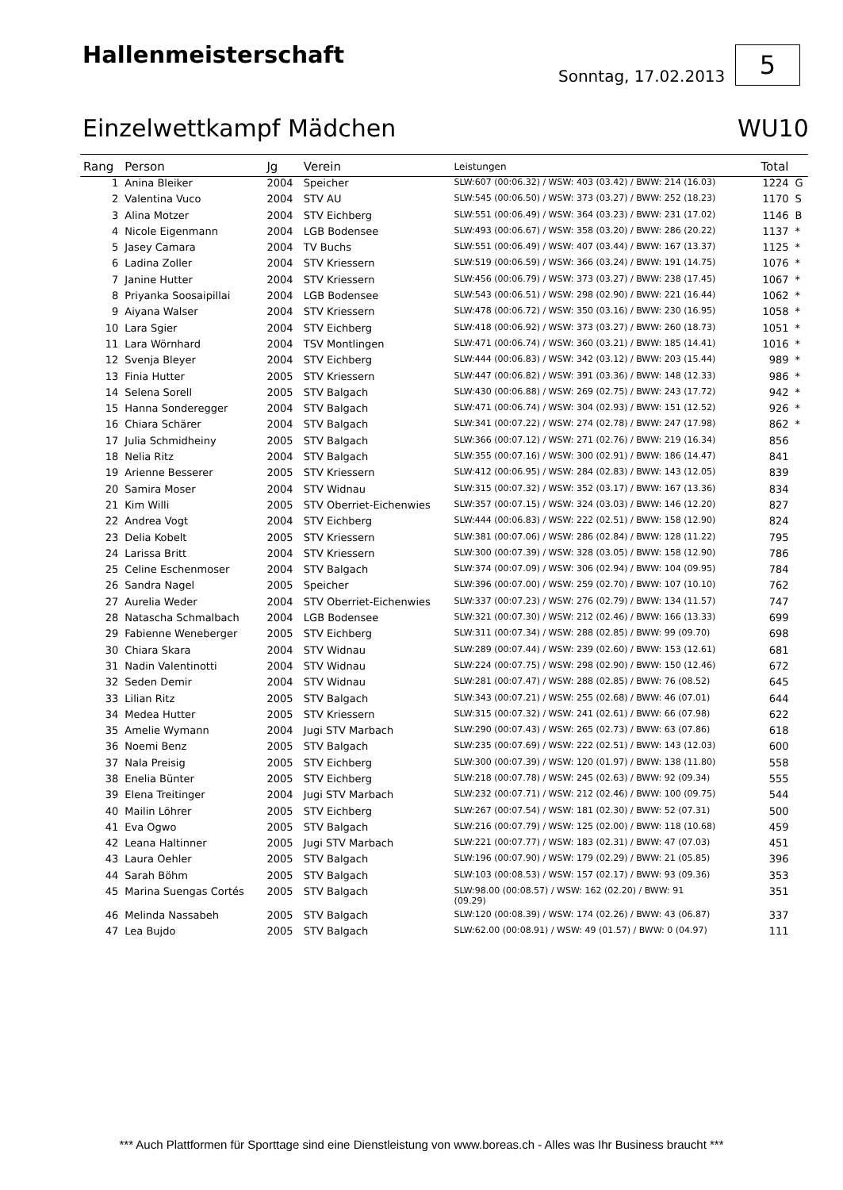Hallenmeisterschaft
Sonntag, 17.02.2013
5
Einzelwettkampf Mädchen WU10
| Rang | Person | Jg | Verein | Leistungen | Total | |
| --- | --- | --- | --- | --- | --- | --- |
| 1 | Anina Bleiker | 2004 | Speicher | SLW:607 (00:06.32) / WSW: 403 (03.42) / BWW: 214 (16.03) | 1224 | G |
| 2 | Valentina Vuco | 2004 | STV AU | SLW:545 (00:06.50) / WSW: 373 (03.27) / BWW: 252 (18.23) | 1170 | S |
| 3 | Alina Motzer | 2004 | STV Eichberg | SLW:551 (00:06.49) / WSW: 364 (03.23) / BWW: 231 (17.02) | 1146 | B |
| 4 | Nicole Eigenmann | 2004 | LGB Bodensee | SLW:493 (00:06.67) / WSW: 358 (03.20) / BWW: 286 (20.22) | 1137 | * |
| 5 | Jasey Camara | 2004 | TV Buchs | SLW:551 (00:06.49) / WSW: 407 (03.44) / BWW: 167 (13.37) | 1125 | * |
| 6 | Ladina Zoller | 2004 | STV Kriessern | SLW:519 (00:06.59) / WSW: 366 (03.24) / BWW: 191 (14.75) | 1076 | * |
| 7 | Janine Hutter | 2004 | STV Kriessern | SLW:456 (00:06.79) / WSW: 373 (03.27) / BWW: 238 (17.45) | 1067 | * |
| 8 | Priyanka Soosaipillai | 2004 | LGB Bodensee | SLW:543 (00:06.51) / WSW: 298 (02.90) / BWW: 221 (16.44) | 1062 | * |
| 9 | Aiyana Walser | 2004 | STV Kriessern | SLW:478 (00:06.72) / WSW: 350 (03.16) / BWW: 230 (16.95) | 1058 | * |
| 10 | Lara Sgier | 2004 | STV Eichberg | SLW:418 (00:06.92) / WSW: 373 (03.27) / BWW: 260 (18.73) | 1051 | * |
| 11 | Lara Wörnhard | 2004 | TSV Montlingen | SLW:471 (00:06.74) / WSW: 360 (03.21) / BWW: 185 (14.41) | 1016 | * |
| 12 | Svenja Bleyer | 2004 | STV Eichberg | SLW:444 (00:06.83) / WSW: 342 (03.12) / BWW: 203 (15.44) | 989 | * |
| 13 | Finia Hutter | 2005 | STV Kriessern | SLW:447 (00:06.82) / WSW: 391 (03.36) / BWW: 148 (12.33) | 986 | * |
| 14 | Selena Sorell | 2005 | STV Balgach | SLW:430 (00:06.88) / WSW: 269 (02.75) / BWW: 243 (17.72) | 942 | * |
| 15 | Hanna Sonderegger | 2004 | STV Balgach | SLW:471 (00:06.74) / WSW: 304 (02.93) / BWW: 151 (12.52) | 926 | * |
| 16 | Chiara Schärer | 2004 | STV Balgach | SLW:341 (00:07.22) / WSW: 274 (02.78) / BWW: 247 (17.98) | 862 | * |
| 17 | Julia Schmidheiny | 2005 | STV Balgach | SLW:366 (00:07.12) / WSW: 271 (02.76) / BWW: 219 (16.34) | 856 | |
| 18 | Nelia Ritz | 2004 | STV Balgach | SLW:355 (00:07.16) / WSW: 300 (02.91) / BWW: 186 (14.47) | 841 | |
| 19 | Arienne Besserer | 2005 | STV Kriessern | SLW:412 (00:06.95) / WSW: 284 (02.83) / BWW: 143 (12.05) | 839 | |
| 20 | Samira Moser | 2004 | STV Widnau | SLW:315 (00:07.32) / WSW: 352 (03.17) / BWW: 167 (13.36) | 834 | |
| 21 | Kim Willi | 2005 | STV Oberriet-Eichenwies | SLW:357 (00:07.15) / WSW: 324 (03.03) / BWW: 146 (12.20) | 827 | |
| 22 | Andrea Vogt | 2004 | STV Eichberg | SLW:444 (00:06.83) / WSW: 222 (02.51) / BWW: 158 (12.90) | 824 | |
| 23 | Delia Kobelt | 2005 | STV Kriessern | SLW:381 (00:07.06) / WSW: 286 (02.84) / BWW: 128 (11.22) | 795 | |
| 24 | Larissa Britt | 2004 | STV Kriessern | SLW:300 (00:07.39) / WSW: 328 (03.05) / BWW: 158 (12.90) | 786 | |
| 25 | Celine Eschenmoser | 2004 | STV Balgach | SLW:374 (00:07.09) / WSW: 306 (02.94) / BWW: 104 (09.95) | 784 | |
| 26 | Sandra Nagel | 2005 | Speicher | SLW:396 (00:07.00) / WSW: 259 (02.70) / BWW: 107 (10.10) | 762 | |
| 27 | Aurelia Weder | 2004 | STV Oberriet-Eichenwies | SLW:337 (00:07.23) / WSW: 276 (02.79) / BWW: 134 (11.57) | 747 | |
| 28 | Natascha Schmalbach | 2004 | LGB Bodensee | SLW:321 (00:07.30) / WSW: 212 (02.46) / BWW: 166 (13.33) | 699 | |
| 29 | Fabienne Weneberger | 2005 | STV Eichberg | SLW:311 (00:07.34) / WSW: 288 (02.85) / BWW: 99 (09.70) | 698 | |
| 30 | Chiara Skara | 2004 | STV Widnau | SLW:289 (00:07.44) / WSW: 239 (02.60) / BWW: 153 (12.61) | 681 | |
| 31 | Nadin Valentinotti | 2004 | STV Widnau | SLW:224 (00:07.75) / WSW: 298 (02.90) / BWW: 150 (12.46) | 672 | |
| 32 | Seden Demir | 2004 | STV Widnau | SLW:281 (00:07.47) / WSW: 288 (02.85) / BWW: 76 (08.52) | 645 | |
| 33 | Lilian Ritz | 2005 | STV Balgach | SLW:343 (00:07.21) / WSW: 255 (02.68) / BWW: 46 (07.01) | 644 | |
| 34 | Medea Hutter | 2005 | STV Kriessern | SLW:315 (00:07.32) / WSW: 241 (02.61) / BWW: 66 (07.98) | 622 | |
| 35 | Amelie Wymann | 2004 | Jugi STV Marbach | SLW:290 (00:07.43) / WSW: 265 (02.73) / BWW: 63 (07.86) | 618 | |
| 36 | Noemi Benz | 2005 | STV Balgach | SLW:235 (00:07.69) / WSW: 222 (02.51) / BWW: 143 (12.03) | 600 | |
| 37 | Nala Preisig | 2005 | STV Eichberg | SLW:300 (00:07.39) / WSW: 120 (01.97) / BWW: 138 (11.80) | 558 | |
| 38 | Enelia Bünter | 2005 | STV Eichberg | SLW:218 (00:07.78) / WSW: 245 (02.63) / BWW: 92 (09.34) | 555 | |
| 39 | Elena Treitinger | 2004 | Jugi STV Marbach | SLW:232 (00:07.71) / WSW: 212 (02.46) / BWW: 100 (09.75) | 544 | |
| 40 | Mailin Löhrer | 2005 | STV Eichberg | SLW:267 (00:07.54) / WSW: 181 (02.30) / BWW: 52 (07.31) | 500 | |
| 41 | Eva Ogwo | 2005 | STV Balgach | SLW:216 (00:07.79) / WSW: 125 (02.00) / BWW: 118 (10.68) | 459 | |
| 42 | Leana Haltinner | 2005 | Jugi STV Marbach | SLW:221 (00:07.77) / WSW: 183 (02.31) / BWW: 47 (07.03) | 451 | |
| 43 | Laura Oehler | 2005 | STV Balgach | SLW:196 (00:07.90) / WSW: 179 (02.29) / BWW: 21 (05.85) | 396 | |
| 44 | Sarah Böhm | 2005 | STV Balgach | SLW:103 (00:08.53) / WSW: 157 (02.17) / BWW: 93 (09.36) | 353 | |
| 45 | Marina Suengas Cortés | 2005 | STV Balgach | SLW:98.00 (00:08.57) / WSW: 162 (02.20) / BWW: 91 (09.29) | 351 | |
| 46 | Melinda Nassabeh | 2005 | STV Balgach | SLW:120 (00:08.39) / WSW: 174 (02.26) / BWW: 43 (06.87) | 337 | |
| 47 | Lea Bujdo | 2005 | STV Balgach | SLW:62.00 (00:08.91) / WSW: 49 (01.57) / BWW: 0 (04.97) | 111 | |
*** Auch Plattformen für Sporttage sind eine Dienstleistung von www.boreas.ch - Alles was Ihr Business braucht ***